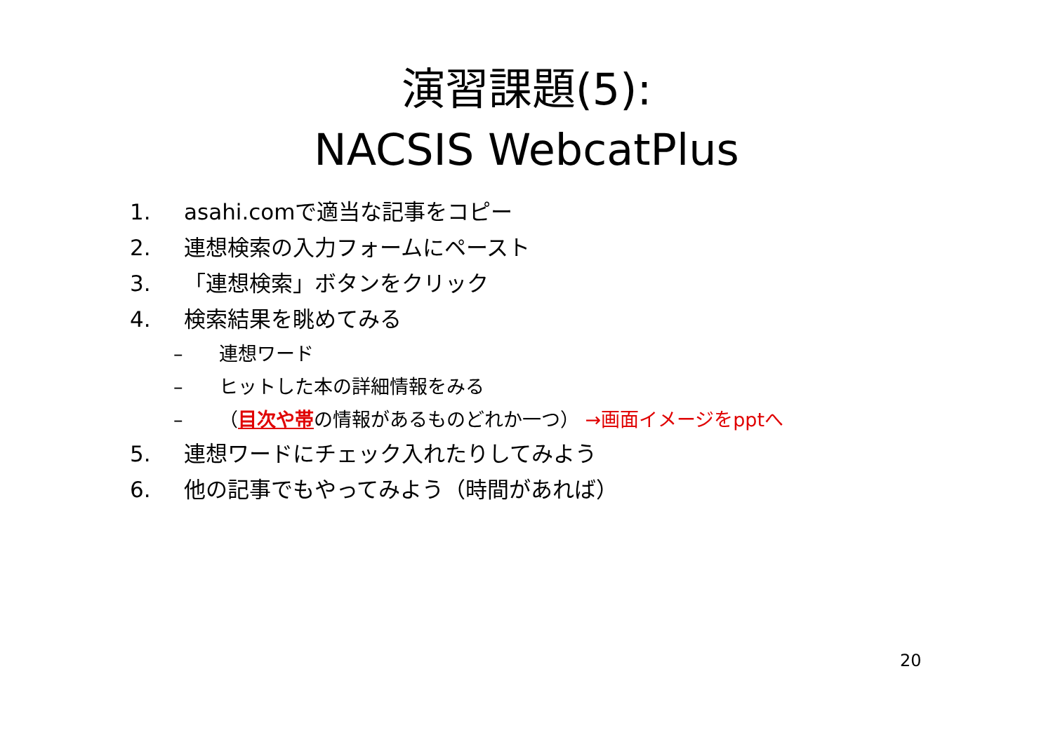演習課題(5):
NACSIS WebcatPlus
1. asahi.comで適当な記事をコピー
2. 連想検索の入力フォームにペースト
3. 「連想検索」ボタンをクリック
4. 検索結果を眺めてみる
– 連想ワード
– ヒットした本の詳細情報をみる
– （目次や帯の情報があるものどれか一つ） →画面イメージをpptへ
5. 連想ワードにチェック入れたりしてみよう
6. 他の記事でもやってみよう（時間があれば）
20